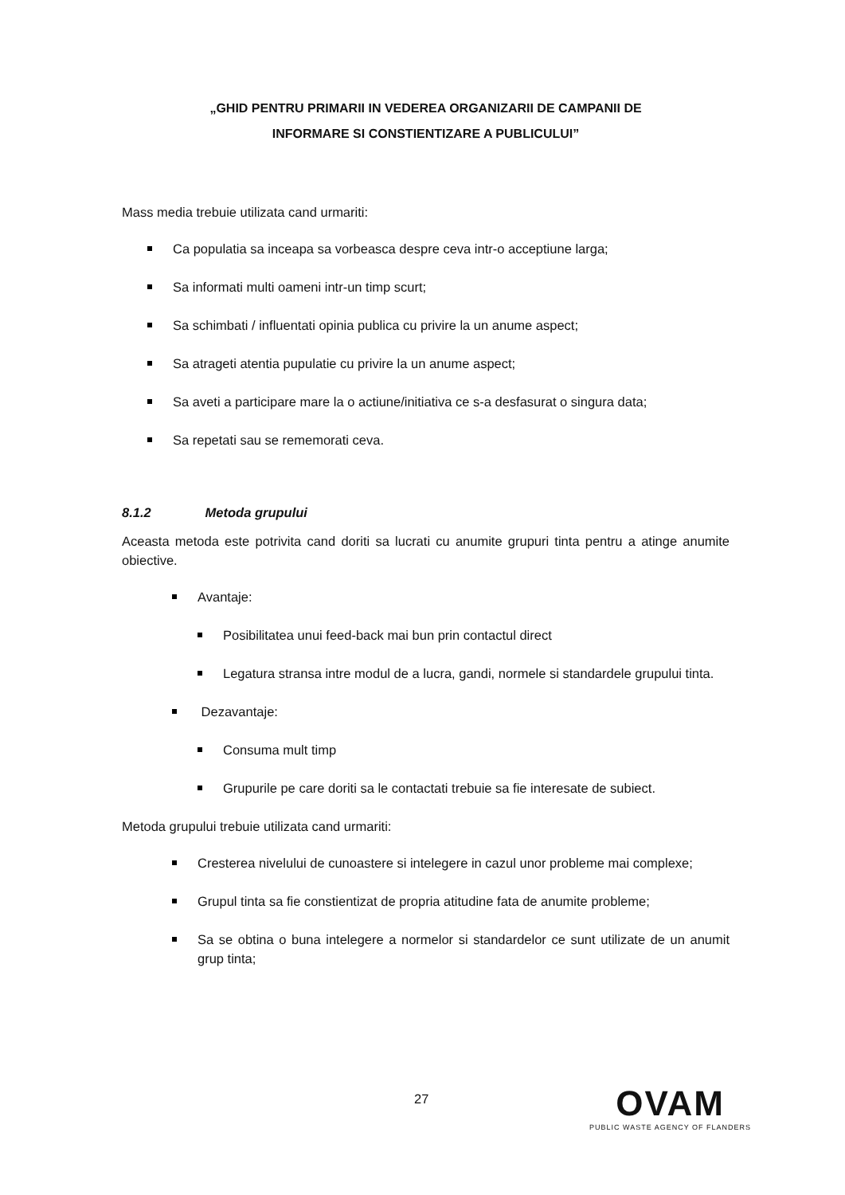„GHID PENTRU PRIMARII IN VEDEREA ORGANIZARII DE CAMPANII DE
INFORMARE SI CONSTIENTIZARE A PUBLICULUI”
Mass media trebuie utilizata cand urmariti:
Ca populatia sa inceapa sa vorbeasca despre ceva intr-o acceptiune larga;
Sa informati multi oameni intr-un timp scurt;
Sa schimbati / influentati opinia publica cu privire la un anume aspect;
Sa atrageti atentia pupulatie cu privire la un anume aspect;
Sa aveti a participare mare la o actiune/initiativa ce s-a desfasurat o singura data;
Sa repetati sau se rememorati ceva.
8.1.2 Metoda grupului
Aceasta metoda este potrivita cand doriti sa lucrati cu anumite grupuri tinta pentru a atinge anumite obiective.
Avantaje:
Posibilitatea unui feed-back mai bun prin contactul direct
Legatura stransa intre modul de a lucra, gandi, normele si standardele grupului tinta.
Dezavantaje:
Consuma mult timp
Grupurile pe care doriti sa le contactati trebuie sa fie interesate de subiect.
Metoda grupului trebuie utilizata cand urmariti:
Cresterea nivelului de cunoastere si intelegere in cazul unor probleme mai complexe;
Grupul tinta sa fie constientizat de propria atitudine fata de anumite probleme;
Sa se obtina o buna intelegere a normelor si standardelor ce sunt utilizate de un anumit grup tinta;
27
OVAM
PUBLIC WASTE AGENCY OF FLANDERS